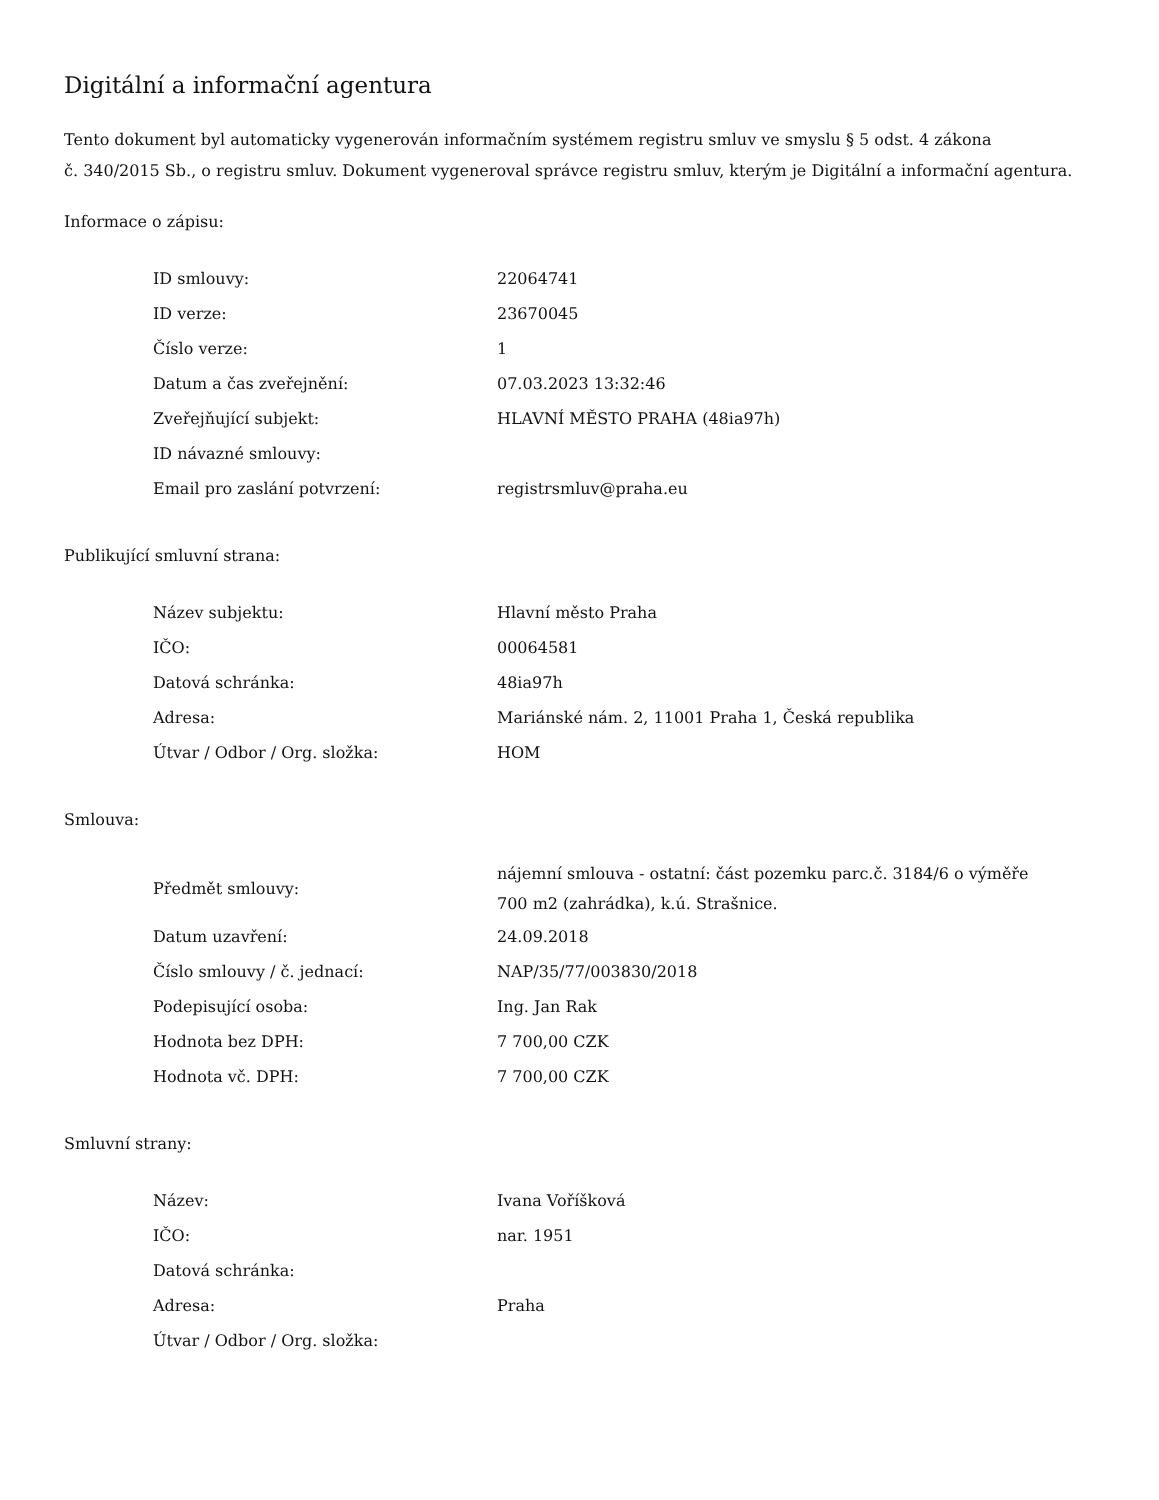Digitální a informační agentura
Tento dokument byl automaticky vygenerován informačním systémem registru smluv ve smyslu § 5 odst. 4 zákona
č. 340/2015 Sb., o registru smluv. Dokument vygeneroval správce registru smluv, kterým je Digitální a informační agentura.
Informace o zápisu:
| ID smlouvy: | 22064741 |
| ID verze: | 23670045 |
| Číslo verze: | 1 |
| Datum a čas zveřejnění: | 07.03.2023 13:32:46 |
| Zveřejňující subjekt: | HLAVNÍ MĚSTO PRAHA (48ia97h) |
| ID návazné smlouvy: | |
| Email pro zaslání potvrzení: | registrsmluv@praha.eu |
Publikující smluvní strana:
| Název subjektu: | Hlavní město Praha |
| IČO: | 00064581 |
| Datová schránka: | 48ia97h |
| Adresa: | Mariánské nám. 2, 11001 Praha 1, Česká republika |
| Útvar / Odbor / Org. složka: | HOM |
Smlouva:
| Předmět smlouvy: | nájemní smlouva - ostatní: část pozemku parc.č. 3184/6 o výměře 700 m2 (zahrádka), k.ú. Strašnice. |
| Datum uzavření: | 24.09.2018 |
| Číslo smlouvy / č. jednací: | NAP/35/77/003830/2018 |
| Podepisující osoba: | Ing. Jan Rak |
| Hodnota bez DPH: | 7 700,00 CZK |
| Hodnota vč. DPH: | 7 700,00 CZK |
Smluvní strany:
| Název: | Ivana Voříšková |
| IČO: | nar. 1951 |
| Datová schránka: | |
| Adresa: | Praha |
| Útvar / Odbor / Org. složka: | |